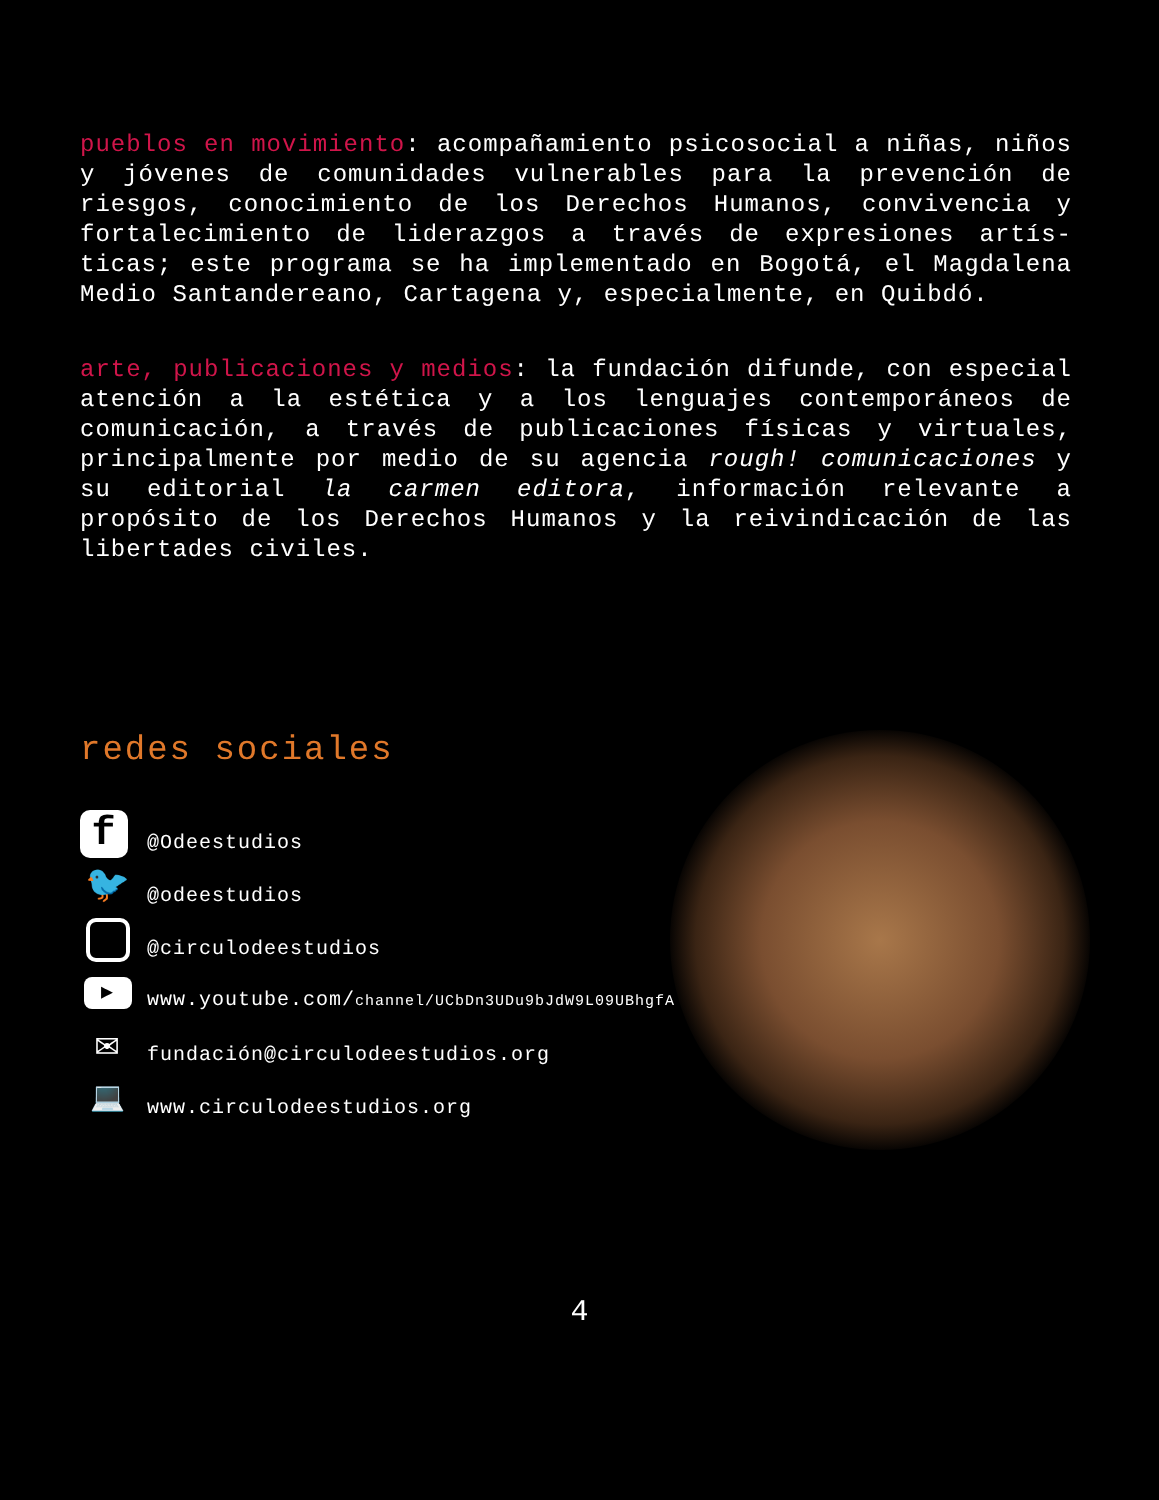pueblos en movimiento: acompañamiento psicosocial a niñas, niños y jóvenes de comunidades vulnerables para la prevención de riesgos, conocimiento de los Derechos Humanos, convivencia y fortalecimiento de liderazgos a través de expresiones artís-ticas; este programa se ha implementado en Bogotá, el Magdalena Medio Santandereano, Cartagena y, especialmente, en Quibdó.
arte, publicaciones y medios: la fundación difunde, con especial atención a la estética y a los lenguajes contemporáneos de comunicación, a través de publicaciones físicas y virtuales, principalmente por medio de su agencia rough! comunicaciones y su editorial la carmen editora, información relevante a propósito de los Derechos Humanos y la reivindicación de las libertades civiles.
redes sociales
f
@Odeestudios
🐦
@odeestudios
@circulodeestudios
▶
www.youtube.com/channel/UCbDn3UDu9bJdW9L09UBhgfA
✉
fundación@circulodeestudios.org
💻
www.circulodeestudios.org
4